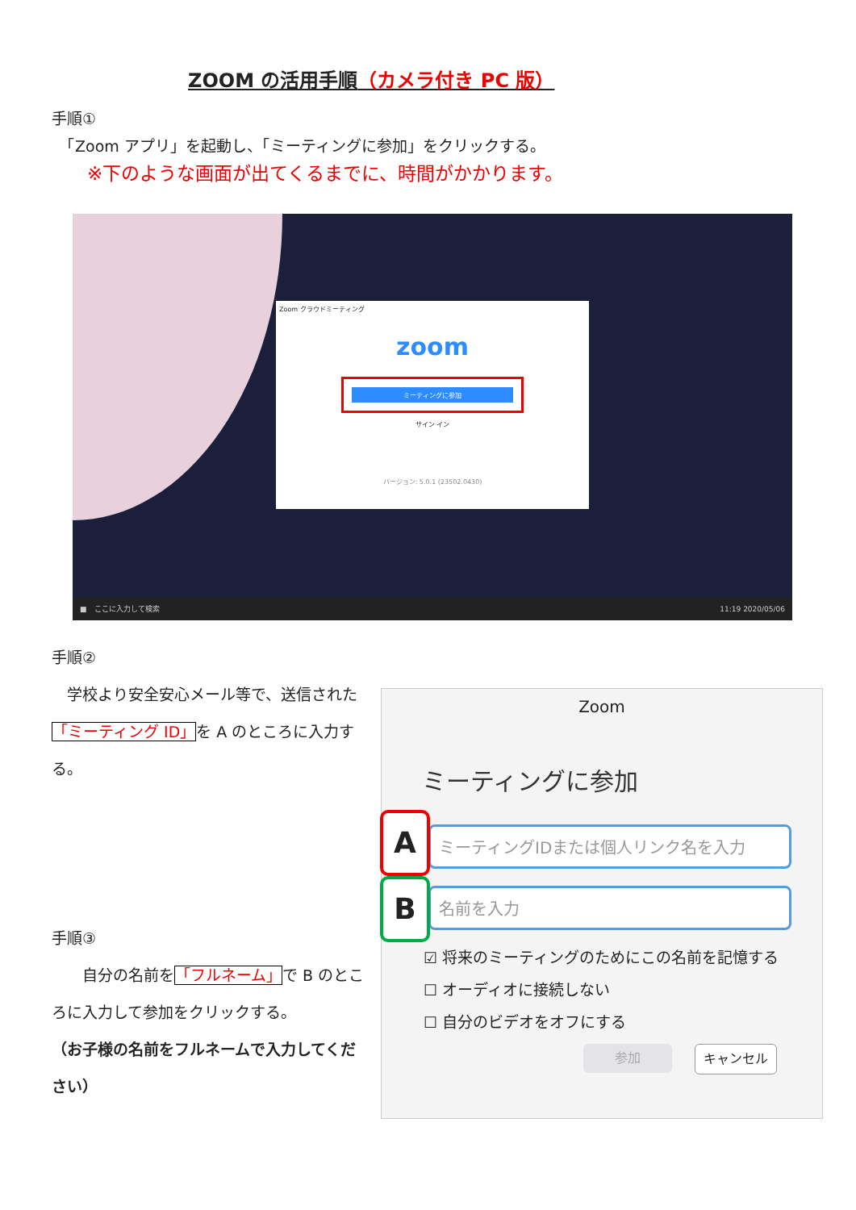ZOOM の活用手順（カメラ付き PC 版）
手順①
　「Zoom アプリ」を起動し、「ミーティングに参加」をクリックする。
※下のような画面が出てくるまでに、時間がかかります。
Zoom クラウドミーティング
zoom
ミーティングに参加
サイン イン
バージョン: 5.0.1 (23502.0430)
　■　ここに入力して検索 11:19 2020/05/06　
手順②
　学校より安全安心メール等で、送信された「ミーティング ID」を A のところに入力する。
手順③
　　自分の名前を「フルネーム」で B のところに入力して参加をクリックする。
（お子様の名前をフルネームで入力してください）
Zoom
ミーティングに参加
ミーティングIDまたは個人リンク名を入力
A
名前を入力
B
☑ 将来のミーティングのためにこの名前を記憶する
☐ オーディオに接続しない
☐ 自分のビデオをオフにする
参加 キャンセル